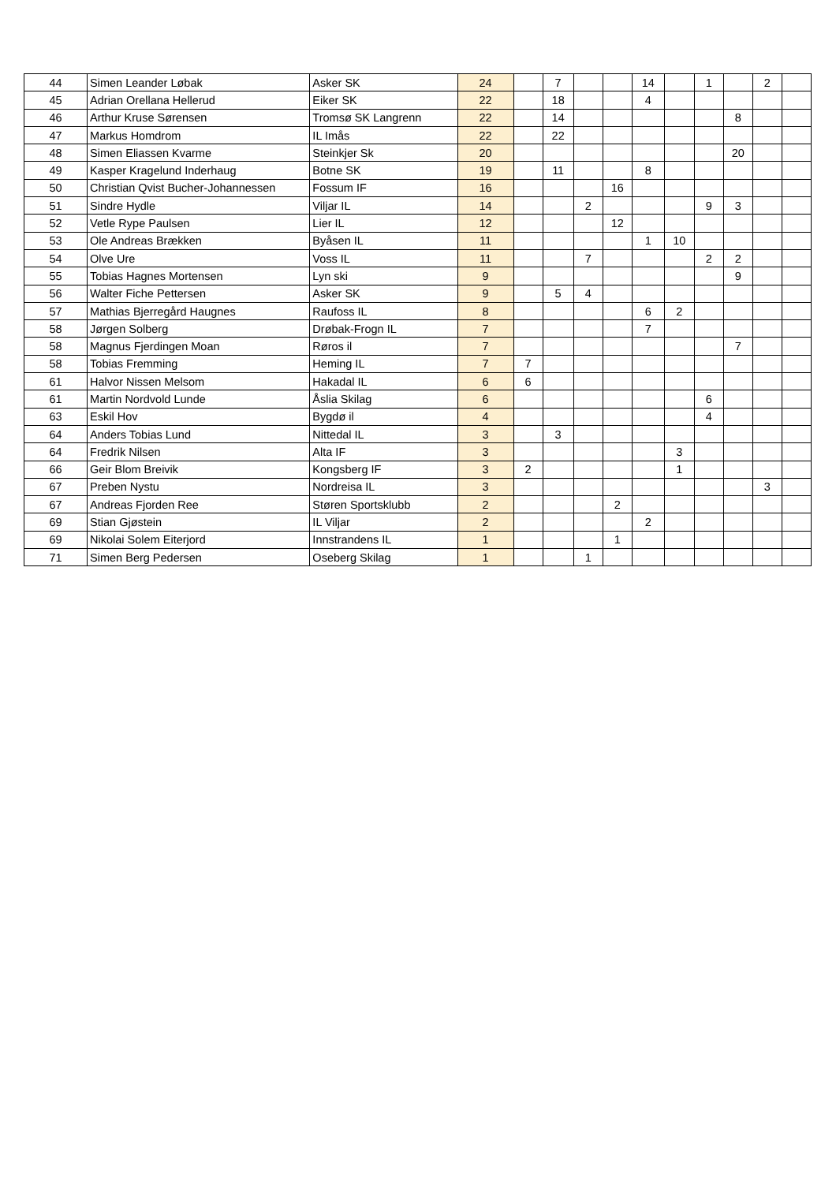| 44 | Simen Leander Løbak | Asker SK | 24 | | 7 | | | 14 | | 1 | | 2 | |
| 45 | Adrian Orellana Hellerud | Eiker SK | 22 | | 18 | | | 4 | | | | | |
| 46 | Arthur Kruse Sørensen | Tromsø SK Langrenn | 22 | | 14 | | | | | | 8 | | |
| 47 | Markus Homdrom | IL Imås | 22 | | 22 | | | | | | | | |
| 48 | Simen Eliassen Kvarme | Steinkjer Sk | 20 | | | | | | | | 20 | | |
| 49 | Kasper Kragelund Inderhaug | Botne SK | 19 | | 11 | | | 8 | | | | | |
| 50 | Christian Qvist Bucher-Johannessen | Fossum IF | 16 | | | | 16 | | | | | | |
| 51 | Sindre Hydle | Viljar IL | 14 | | | 2 | | | | 9 | 3 | | |
| 52 | Vetle Rype Paulsen | Lier IL | 12 | | | | 12 | | | | | | |
| 53 | Ole Andreas Brækken | Byåsen IL | 11 | | | | | 1 | 10 | | | | |
| 54 | Olve Ure | Voss IL | 11 | | | 7 | | | | 2 | 2 | | |
| 55 | Tobias Hagnes Mortensen | Lyn ski | 9 | | | | | | | | 9 | | |
| 56 | Walter Fiche Pettersen | Asker SK | 9 | | 5 | 4 | | | | | | | |
| 57 | Mathias Bjerregård Haugnes | Raufoss IL | 8 | | | | | 6 | 2 | | | | |
| 58 | Jørgen Solberg | Drøbak-Frogn IL | 7 | | | | | 7 | | | | | |
| 58 | Magnus Fjerdingen Moan | Røros il | 7 | | | | | | | | 7 | | |
| 58 | Tobias Fremming | Heming IL | 7 | 7 | | | | | | | | | |
| 61 | Halvor Nissen Melsom | Hakadal IL | 6 | 6 | | | | | | | | | |
| 61 | Martin Nordvold Lunde | Åslia Skilag | 6 | | | | | | | 6 | | | |
| 63 | Eskil Hov | Bygdø il | 4 | | | | | | | 4 | | | |
| 64 | Anders Tobias Lund | Nittedal IL | 3 | | 3 | | | | | | | | |
| 64 | Fredrik Nilsen | Alta IF | 3 | | | | | | 3 | | | | |
| 66 | Geir Blom Breivik | Kongsberg IF | 3 | 2 | | | | | 1 | | | | |
| 67 | Preben Nystu | Nordreisa IL | 3 | | | | | | | | | 3 | |
| 67 | Andreas Fjorden Ree | Støren Sportsklubb | 2 | | | | 2 | | | | | | |
| 69 | Stian Gjøstein | IL Viljar | 2 | | | | | 2 | | | | | |
| 69 | Nikolai Solem Eiterjord | Innstrandens IL | 1 | | | | 1 | | | | | | |
| 71 | Simen Berg Pedersen | Oseberg Skilag | 1 | | | 1 | | | | | | | |